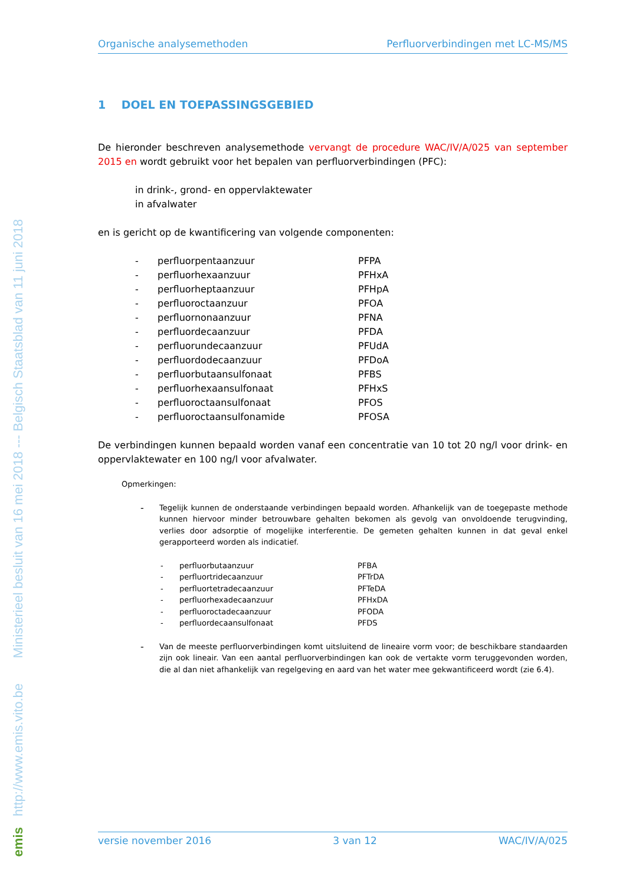emis http://www.emis.vito.be Ministerieel besluit van 16 mei 2018 --- Belgisch Staatsblad van 11 juni 2018
Organische analysemethoden Perfluorverbindingen met LC-MS/MS
1 DOEL EN TOEPASSINGSGEBIED
De hieronder beschreven analysemethode vervangt de procedure WAC/IV/A/025 van september 2015 en wordt gebruikt voor het bepalen van perfluorverbindingen (PFC):
in drink-, grond- en oppervlaktewater
in afvalwater
en is gericht op de kwantificering van volgende componenten:
| - | perfluorpentaanzuur | PFPA |
| - | perfluorhexaanzuur | PFHxA |
| - | perfluorheptaanzuur | PFHpA |
| - | perfluoroctaanzuur | PFOA |
| - | perfluornonaanzuur | PFNA |
| - | perfluordecaanzuur | PFDA |
| - | perfluorundecaanzuur | PFUdA |
| - | perfluordodecaanzuur | PFDoA |
| - | perfluorbutaansulfonaat | PFBS |
| - | perfluorhexaansulfonaat | PFHxS |
| - | perfluoroctaansulfonaat | PFOS |
| - | perfluoroctaansulfonamide | PFOSA |
De verbindingen kunnen bepaald worden vanaf een concentratie van 10 tot 20 ng/l voor drink- en oppervlaktewater en 100 ng/l voor afvalwater.
Opmerkingen:
-
Tegelijk kunnen de onderstaande verbindingen bepaald worden. Afhankelijk van de toegepaste methode kunnen hiervoor minder betrouwbare gehalten bekomen als gevolg van onvoldoende terugvinding, verlies door adsorptie of mogelijke interferentie. De gemeten gehalten kunnen in dat geval enkel gerapporteerd worden als indicatief.
| - | perfluorbutaanzuur | PFBA |
| - | perfluortridecaanzuur | PFTrDA |
| - | perfluortetradecaanzuur | PFTeDA |
| - | perfluorhexadecaanzuur | PFHxDA |
| - | perfluoroctadecaanzuur | PFODA |
| - | perfluordecaansulfonaat | PFDS |
-
Van de meeste perfluorverbindingen komt uitsluitend de lineaire vorm voor; de beschikbare standaarden zijn ook lineair. Van een aantal perfluorverbindingen kan ook de vertakte vorm teruggevonden worden, die al dan niet afhankelijk van regelgeving en aard van het water mee gekwantificeerd wordt (zie 6.4).
versie november 2016 3 van 12 WAC/IV/A/025